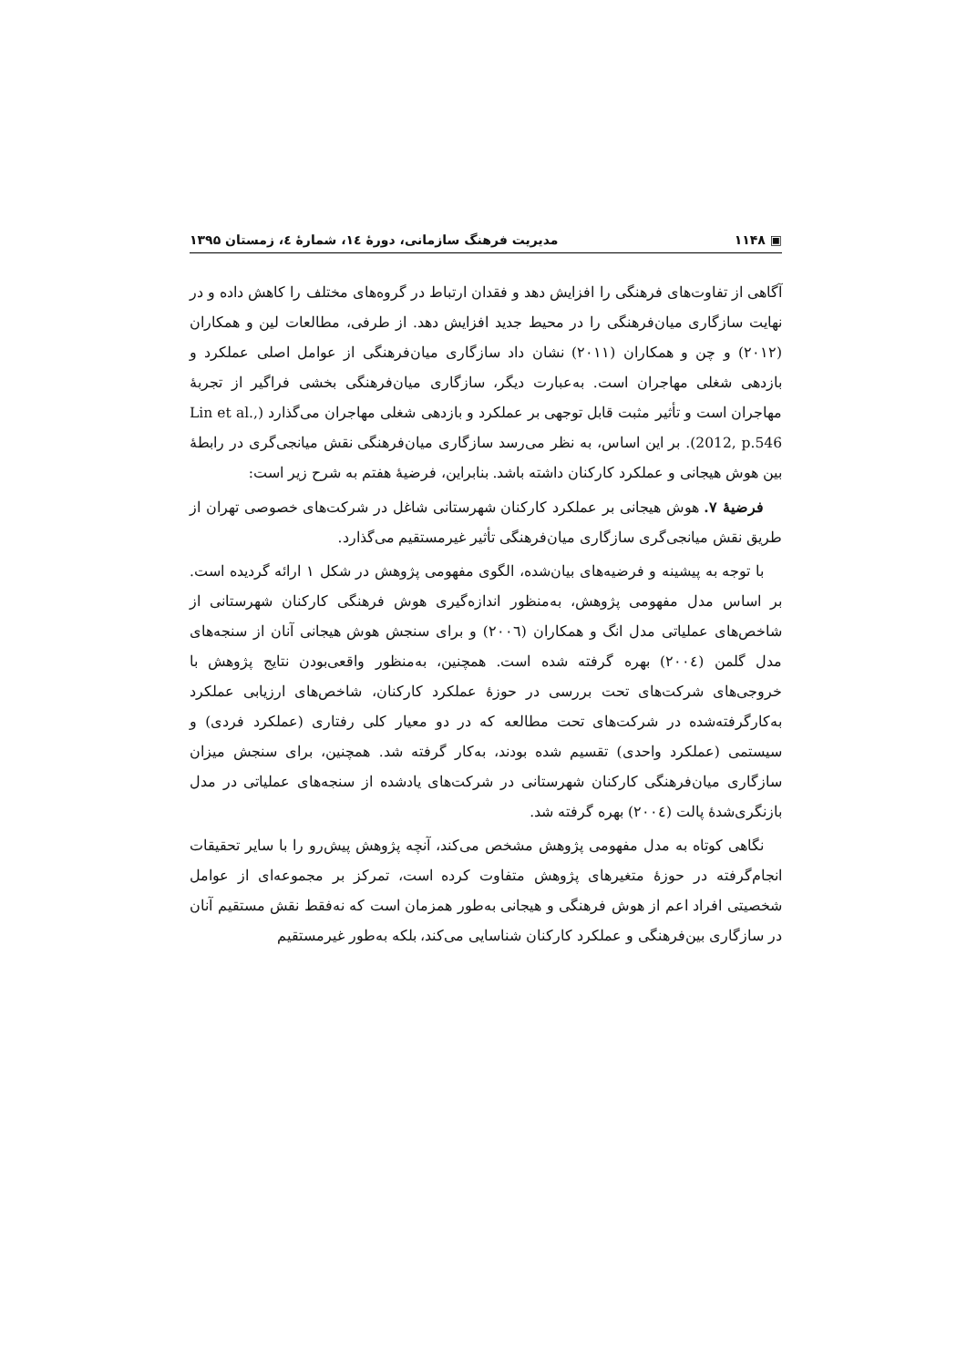▣ ۱۱۴۸ مدیریت فرهنگ سازمانی، دورۀ ۱٤، شمارۀ ٤، زمستان ۱۳۹۵
آگاهی از تفاوت‌های فرهنگی را افزایش دهد و فقدان ارتباط در گروه‌های مختلف را کاهش داده و در نهایت سازگاری میان‌فرهنگی را در محیط جدید افزایش دهد. از طرفی، مطالعات لین و همکاران (۲۰۱۲) و چن و همکاران (۲۰۱۱) نشان داد سازگاری میان‌فرهنگی از عوامل اصلی عملکرد و بازدهی شغلی مهاجران است. به‌عبارت دیگر، سازگاری میان‌فرهنگی بخشی فراگیر از تجربۀ مهاجران است و تأثیر مثبت قابل توجهی بر عملکرد و بازدهی شغلی مهاجران می‌گذارد (Lin et al., 2012, p.546). بر این اساس، به نظر می‌رسد سازگاری میان‌فرهنگی نقش میانجی‌گری در رابطۀ بین هوش هیجانی و عملکرد کارکنان داشته باشد. بنابراین، فرضیۀ هفتم به شرح زیر است:
فرضیۀ ۷. هوش هیجانی بر عملکرد کارکنان شهرستانی شاغل در شرکت‌های خصوصی تهران از طریق نقش میانجی‌گری سازگاری میان‌فرهنگی تأثیر غیرمستقیم می‌گذارد.
با توجه به پیشینه و فرضیه‌های بیان‌شده، الگوی مفهومی پژوهش در شکل ۱ ارائه گردیده است. بر اساس مدل مفهومی پژوهش، به‌منظور اندازه‌گیری هوش فرهنگی کارکنان شهرستانی از شاخص‌های عملیاتی مدل انگ و همکاران (۲۰۰٦) و برای سنجش هوش هیجانی آنان از سنجه‌های مدل گلمن (۲۰۰٤) بهره گرفته شده است. همچنین، به‌منظور واقعی‌بودن نتایج پژوهش با خروجی‌های شرکت‌های تحت بررسی در حوزۀ عملکرد کارکنان، شاخص‌های ارزیابی عملکرد به‌کارگرفته‌شده در شرکت‌های تحت مطالعه که در دو معیار کلی رفتاری (عملکرد فردی) و سیستمی (عملکرد واحدی) تقسیم شده بودند، به‌کار گرفته شد. همچنین، برای سنجش میزان سازگاری میان‌فرهنگی کارکنان شهرستانی در شرکت‌های یادشده از سنجه‌های عملیاتی در مدل بازنگری‌شدۀ پالت (۲۰۰٤) بهره گرفته شد.
نگاهی کوتاه به مدل مفهومی پژوهش مشخص می‌کند، آنچه پژوهش پیش‌رو را با سایر تحقیقات انجام‌گرفته در حوزۀ متغیرهای پژوهش متفاوت کرده است، تمرکز بر مجموعه‌ای از عوامل شخصیتی افراد اعم از هوش فرهنگی و هیجانی به‌طور همزمان است که نه‌فقط نقش مستقیم آنان در سازگاری بین‌فرهنگی و عملکرد کارکنان شناسایی می‌کند، بلکه به‌طور غیرمستقیم